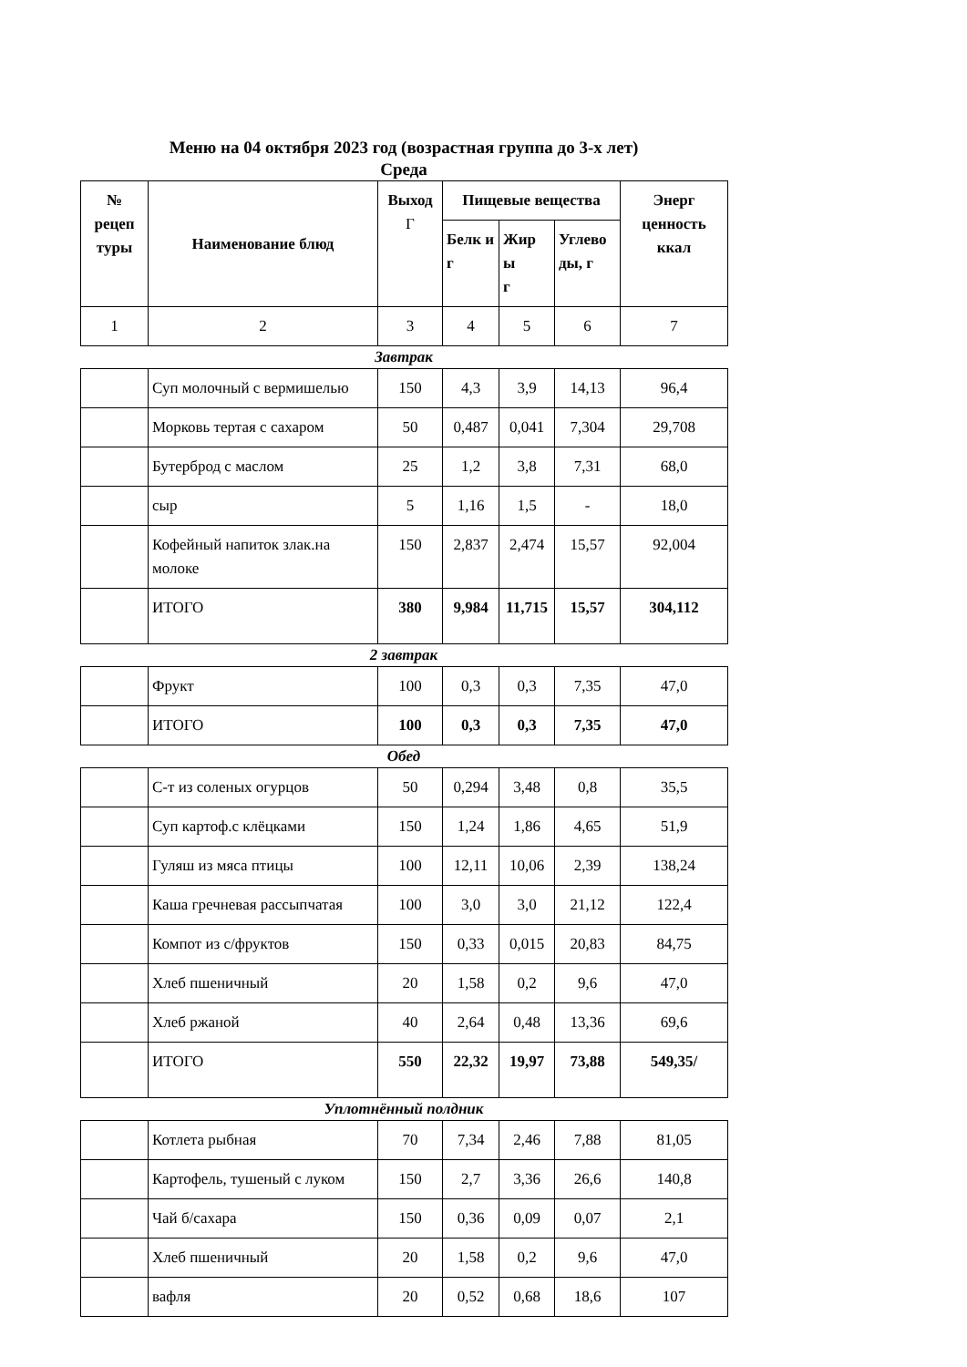Меню на 04 октября 2023 год (возрастная группа до 3-х лет)
Среда
| № рецеп туры | Наименование блюд | Выход Г | Пищевые вещества | | | Энерг ценность ккал |
| | | | Белк и г | Жир ы г | Углево ды, г | |
| 1 | 2 | 3 | 4 | 5 | 6 | 7 |
Завтрак
| | Суп молочный с вермишелью | 150 | 4,3 | 3,9 | 14,13 | 96,4 |
| | Морковь тертая с сахаром | 50 | 0,487 | 0,041 | 7,304 | 29,708 |
| | Бутерброд с маслом | 25 | 1,2 | 3,8 | 7,31 | 68,0 |
| | сыр | 5 | 1,16 | 1,5 | - | 18,0 |
| | Кофейный напиток злак.на молоке | 150 | 2,837 | 2,474 | 15,57 | 92,004 |
| | ИТОГО | 380 | 9,984 | 11,715 | 15,57 | 304,112 |
2 завтрак
| | Фрукт | 100 | 0,3 | 0,3 | 7,35 | 47,0 |
| | ИТОГО | 100 | 0,3 | 0,3 | 7,35 | 47,0 |
Обед
| | С-т из соленых огурцов | 50 | 0,294 | 3,48 | 0,8 | 35,5 |
| | Суп картоф.с клёцками | 150 | 1,24 | 1,86 | 4,65 | 51,9 |
| | Гуляш из мяса птицы | 100 | 12,11 | 10,06 | 2,39 | 138,24 |
| | Каша гречневая рассыпчатая | 100 | 3,0 | 3,0 | 21,12 | 122,4 |
| | Компот из с/фруктов | 150 | 0,33 | 0,015 | 20,83 | 84,75 |
| | Хлеб пшеничный | 20 | 1,58 | 0,2 | 9,6 | 47,0 |
| | Хлеб ржаной | 40 | 2,64 | 0,48 | 13,36 | 69,6 |
| | ИТОГО | 550 | 22,32 | 19,97 | 73,88 | 549,35/ |
Уплотнённый полдник
| | Котлета рыбная | 70 | 7,34 | 2,46 | 7,88 | 81,05 |
| | Картофель, тушеный с луком | 150 | 2,7 | 3,36 | 26,6 | 140,8 |
| | Чай б/сахара | 150 | 0,36 | 0,09 | 0,07 | 2,1 |
| | Хлеб пшеничный | 20 | 1,58 | 0,2 | 9,6 | 47,0 |
| | вафля | 20 | 0,52 | 0,68 | 18,6 | 107 |